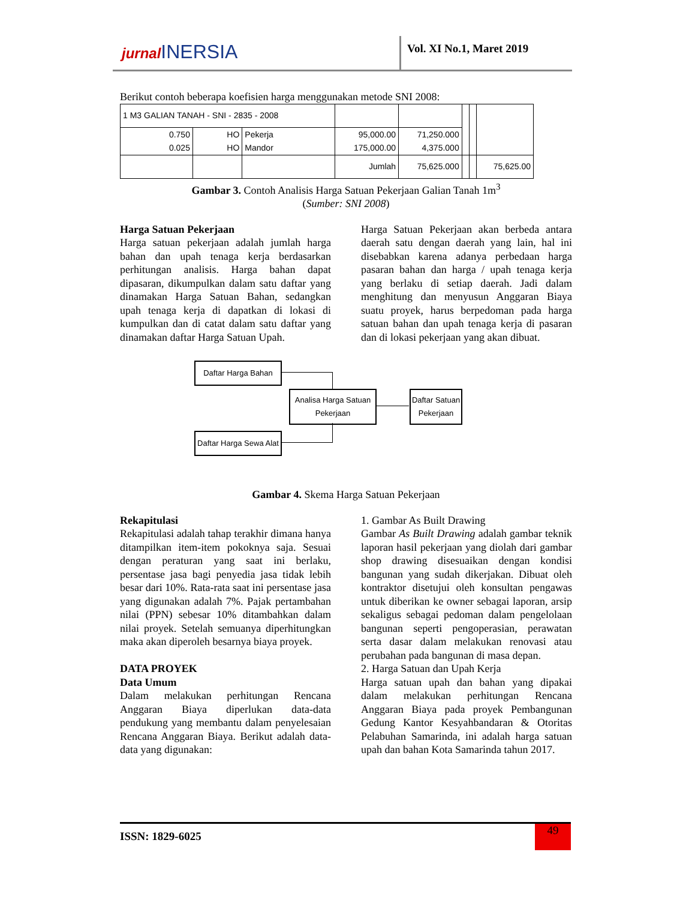jurnal INERSIA Vol. XI No.1, Maret 2019
Berikut contoh beberapa koefisien harga menggunakan metode SNI 2008:
| 1 M3 GALIAN TANAH - SNI - 2835 - 2008 | | | | | | | |
| 0.750 0.025 | HO HO | Pekerja Mandor | | | | | |
| | | | 95,000.00 175,000.00 | 71,250.000 4,375.000 | | | |
| | | | Jumlah | 75,625.000 | | | 75,625.00 |
Gambar 3. Contoh Analisis Harga Satuan Pekerjaan Galian Tanah 1m<sup>3</sup>
(Sumber: SNI 2008)
Harga Satuan Pekerjaan
Harga satuan pekerjaan adalah jumlah harga bahan dan upah tenaga kerja berdasarkan perhitungan analisis. Harga bahan dapat dipasaran, dikumpulkan dalam satu daftar yang dinamakan Harga Satuan Bahan, sedangkan upah tenaga kerja di dapatkan di lokasi di kumpulkan dan di catat dalam satu daftar yang dinamakan daftar Harga Satuan Upah.
Harga Satuan Pekerjaan akan berbeda antara daerah satu dengan daerah yang lain, hal ini disebabkan karena adanya perbedaan harga pasaran bahan dan harga / upah tenaga kerja yang berlaku di setiap daerah. Jadi dalam menghitung dan menyusun Anggaran Biaya suatu proyek, harus berpedoman pada harga satuan bahan dan upah tenaga kerja di pasaran dan di lokasi pekerjaan yang akan dibuat.
Daftar Harga Bahan
Analisa Harga Satuan
Pekerjaan
Daftar Satuan
Pekerjaan
Daftar Harga Sewa Alat
Gambar 4. Skema Harga Satuan Pekerjaan
Rekapitulasi
Rekapitulasi adalah tahap terakhir dimana hanya ditampilkan item-item pokoknya saja. Sesuai dengan peraturan yang saat ini berlaku, persentase jasa bagi penyedia jasa tidak lebih besar dari 10%. Rata-rata saat ini persentase jasa yang digunakan adalah 7%. Pajak pertambahan nilai (PPN) sebesar 10% ditambahkan dalam nilai proyek. Setelah semuanya diperhitungkan maka akan diperoleh besarnya biaya proyek.
DATA PROYEK
Data Umum
Dalam melakukan perhitungan Rencana Anggaran Biaya diperlukan data-data pendukung yang membantu dalam penyelesaian Rencana Anggaran Biaya. Berikut adalah data-data yang digunakan:
1. Gambar As Built Drawing
Gambar As Built Drawing adalah gambar teknik laporan hasil pekerjaan yang diolah dari gambar shop drawing disesuaikan dengan kondisi bangunan yang sudah dikerjakan. Dibuat oleh kontraktor disetujui oleh konsultan pengawas untuk diberikan ke owner sebagai laporan, arsip sekaligus sebagai pedoman dalam pengelolaan bangunan seperti pengoperasian, perawatan serta dasar dalam melakukan renovasi atau perubahan pada bangunan di masa depan.
2. Harga Satuan dan Upah Kerja
Harga satuan upah dan bahan yang dipakai dalam melakukan perhitungan Rencana Anggaran Biaya pada proyek Pembangunan Gedung Kantor Kesyahbandaran & Otoritas Pelabuhan Samarinda, ini adalah harga satuan upah dan bahan Kota Samarinda tahun 2017.
ISSN: 1829-6025
49